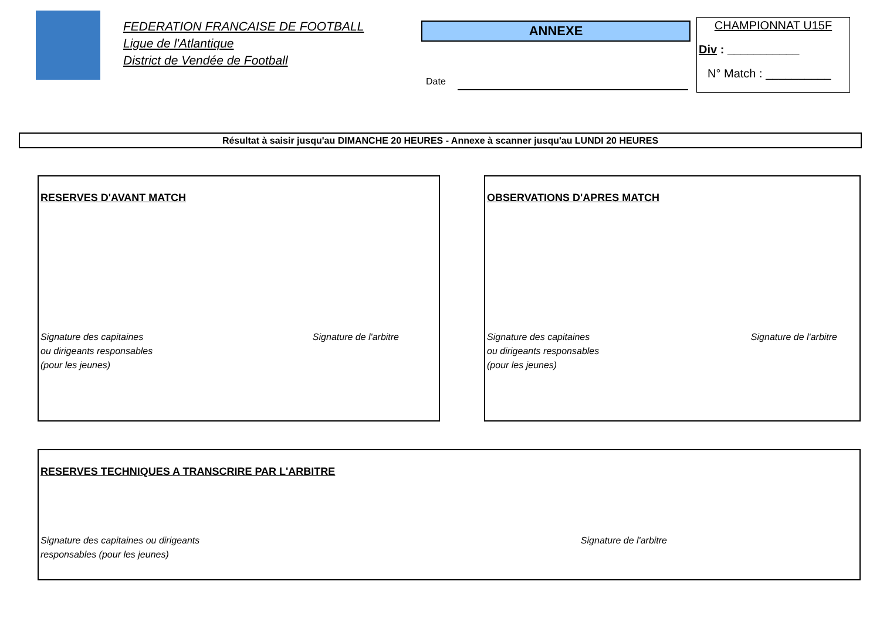FEDERATION FRANCAISE DE FOOTBALL
Ligue de l'Atlantique
District de Vendée de Football
ANNEXE
Date
CHAMPIONNAT U15F
Div : ___________
N° Match : __________
Résultat à saisir jusqu'au DIMANCHE 20 HEURES - Annexe à scanner jusqu'au LUNDI 20 HEURES
RESERVES D'AVANT MATCH
Signature des capitaines
ou dirigeants responsables
(pour les jeunes) Signature de l'arbitre
OBSERVATIONS D'APRES MATCH
Signature des capitaines
ou dirigeants responsables
(pour les jeunes) Signature de l'arbitre
RESERVES TECHNIQUES A TRANSCRIRE PAR L'ARBITRE
Signature des capitaines ou dirigeants
responsables (pour les jeunes) Signature de l'arbitre